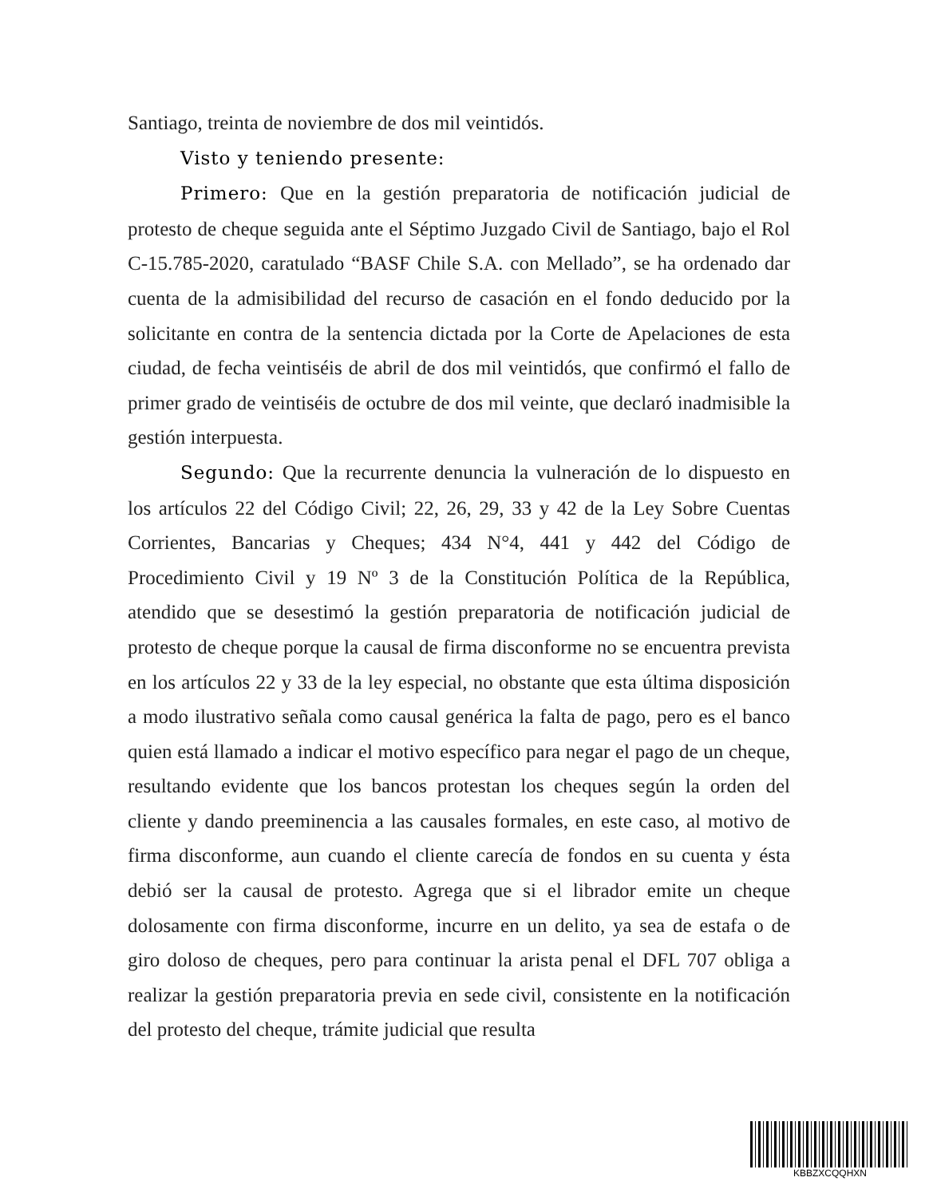Santiago, treinta de noviembre de dos mil veintidós.
Visto y teniendo presente:
Primero: Que en la gestión preparatoria de notificación judicial de protesto de cheque seguida ante el Séptimo Juzgado Civil de Santiago, bajo el Rol C-15.785-2020, caratulado “BASF Chile S.A. con Mellado”, se ha ordenado dar cuenta de la admisibilidad del recurso de casación en el fondo deducido por la solicitante en contra de la sentencia dictada por la Corte de Apelaciones de esta ciudad, de fecha veintiséis de abril de dos mil veintidós, que confirmó el fallo de primer grado de veintiséis de octubre de dos mil veinte, que declaró inadmisible la gestión interpuesta.
Segundo: Que la recurrente denuncia la vulneración de lo dispuesto en los artículos 22 del Código Civil; 22, 26, 29, 33 y 42 de la Ley Sobre Cuentas Corrientes, Bancarias y Cheques; 434 N°4, 441 y 442 del Código de Procedimiento Civil y 19 Nº 3 de la Constitución Política de la República, atendido que se desestimó la gestión preparatoria de notificación judicial de protesto de cheque porque la causal de firma disconforme no se encuentra prevista en los artículos 22 y 33 de la ley especial, no obstante que esta última disposición a modo ilustrativo señala como causal genérica la falta de pago, pero es el banco quien está llamado a indicar el motivo específico para negar el pago de un cheque, resultando evidente que los bancos protestan los cheques según la orden del cliente y dando preeminencia a las causales formales, en este caso, al motivo de firma disconforme, aun cuando el cliente carecía de fondos en su cuenta y ésta debió ser la causal de protesto. Agrega que si el librador emite un cheque dolosamente con firma disconforme, incurre en un delito, ya sea de estafa o de giro doloso de cheques, pero para continuar la arista penal el DFL 707 obliga a realizar la gestión preparatoria previa en sede civil, consistente en la notificación del protesto del cheque, trámite judicial que resulta
KBBZXCQQHXN